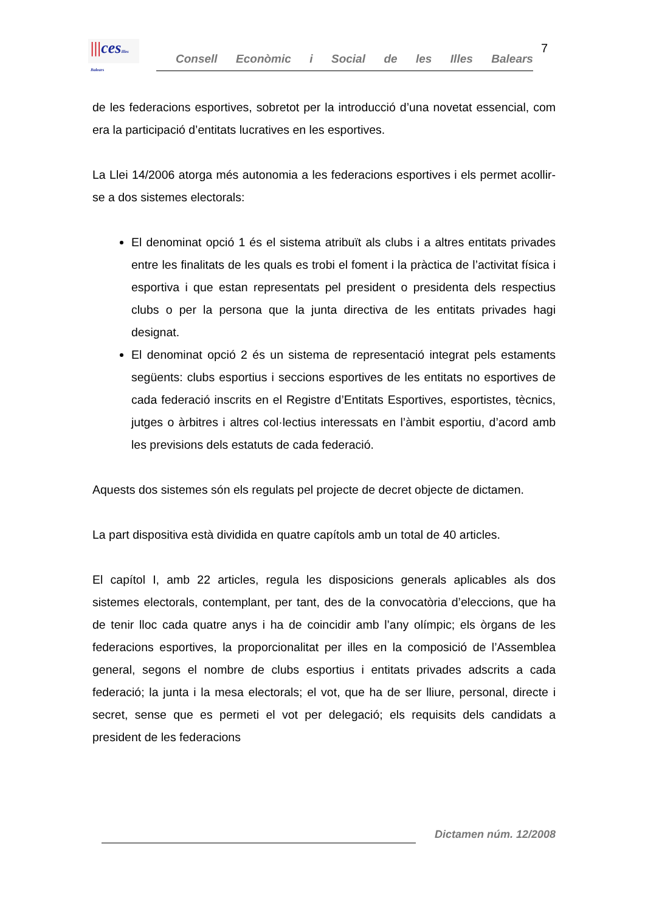|||cesIlles Balears
Consell Econòmic i Social de les Illes Balears
7
de les federacions esportives, sobretot per la introducció d’una novetat essencial, com era la participació d’entitats lucratives en les esportives.
La Llei 14/2006 atorga més autonomia a les federacions esportives i els permet acollir-se a dos sistemes electorals:
El denominat opció 1 és el sistema atribuït als clubs i a altres entitats privades entre les finalitats de les quals es trobi el foment i la pràctica de l’activitat física i esportiva i que estan representats pel president o presidenta dels respectius clubs o per la persona que la junta directiva de les entitats privades hagi designat.
El denominat opció 2 és un sistema de representació integrat pels estaments següents: clubs esportius i seccions esportives de les entitats no esportives de cada federació inscrits en el Registre d’Entitats Esportives, esportistes, tècnics, jutges o àrbitres i altres col·lectius interessats en l’àmbit esportiu, d’acord amb les previsions dels estatuts de cada federació.
Aquests dos sistemes són els regulats pel projecte de decret objecte de dictamen.
La part dispositiva està dividida en quatre capítols amb un total de 40 articles.
El capítol I, amb 22 articles, regula les disposicions generals aplicables als dos sistemes electorals, contemplant, per tant, des de la convocatòria d’eleccions, que ha de tenir lloc cada quatre anys i ha de coincidir amb l’any olímpic; els òrgans de les federacions esportives, la proporcionalitat per illes en la composició de l’Assemblea general, segons el nombre de clubs esportius i entitats privades adscrits a cada federació; la junta i la mesa electorals; el vot, que ha de ser lliure, personal, directe i secret, sense que es permeti el vot per delegació; els requisits dels candidats a president de les federacions
Dictamen núm. 12/2008